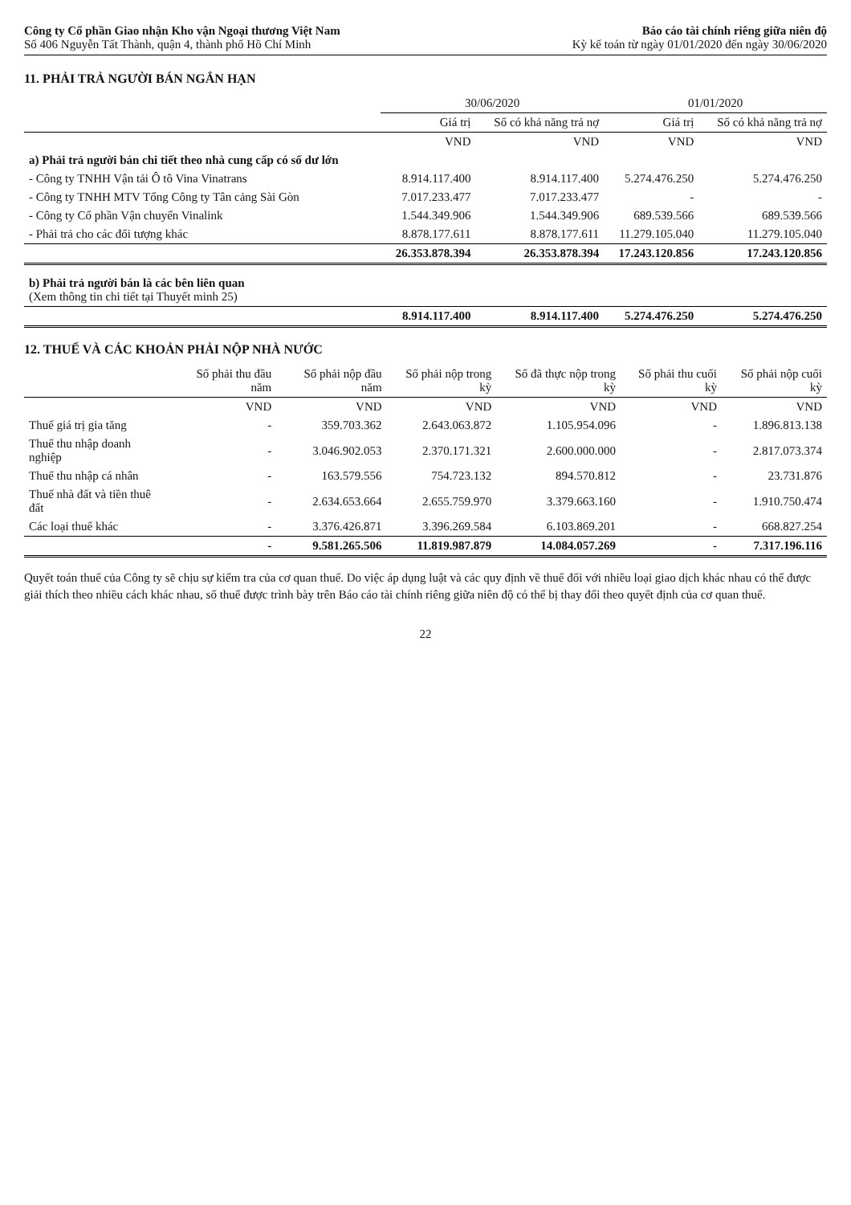Công ty Cổ phần Giao nhận Kho vận Ngoại thương Việt Nam
Số 406 Nguyễn Tất Thành, quận 4, thành phố Hồ Chí Minh
Báo cáo tài chính riêng giữa niên độ
Kỳ kế toán từ ngày 01/01/2020 đến ngày 30/06/2020
11. PHẢI TRẢ NGƯỜI BÁN NGẮN HẠN
| | 30/06/2020 | | 01/01/2020 | |
| --- | --- | --- | --- | --- |
| | Giá trị | Số có khả năng trả nợ | Giá trị | Số có khả năng trả nợ |
| | VND | VND | VND | VND |
| a) Phải trả người bán chi tiết theo nhà cung cấp có số dư lớn | | | | |
| - Công ty TNHH Vận tải Ô tô Vina Vinatrans | 8.914.117.400 | 8.914.117.400 | 5.274.476.250 | 5.274.476.250 |
| - Công ty TNHH MTV Tổng Công ty Tân cảng Sài Gòn | 7.017.233.477 | 7.017.233.477 | - | - |
| - Công ty Cổ phần Vận chuyển Vinalink | 1.544.349.906 | 1.544.349.906 | 689.539.566 | 689.539.566 |
| - Phải trả cho các đối tượng khác | 8.878.177.611 | 8.878.177.611 | 11.279.105.040 | 11.279.105.040 |
| | 26.353.878.394 | 26.353.878.394 | 17.243.120.856 | 17.243.120.856 |
| b) Phải trả người bán là các bên liên quan (Xem thông tin chi tiết tại Thuyết minh 25) | | | | |
| | 8.914.117.400 | 8.914.117.400 | 5.274.476.250 | 5.274.476.250 |
12. THUẾ VÀ CÁC KHOẢN PHẢI NỘP NHÀ NƯỚC
| | Số phải thu đầu năm | Số phải nộp đầu năm | Số phải nộp trong kỳ | Số đã thực nộp trong kỳ | Số phải thu cuối kỳ | Số phải nộp cuối kỳ |
| --- | --- | --- | --- | --- | --- | --- |
| | VND | VND | VND | VND | VND | VND |
| Thuế giá trị gia tăng | - | 359.703.362 | 2.643.063.872 | 1.105.954.096 | - | 1.896.813.138 |
| Thuế thu nhập doanh nghiệp | - | 3.046.902.053 | 2.370.171.321 | 2.600.000.000 | - | 2.817.073.374 |
| Thuế thu nhập cá nhân | - | 163.579.556 | 754.723.132 | 894.570.812 | - | 23.731.876 |
| Thuế nhà đất và tiền thuê đất | - | 2.634.653.664 | 2.655.759.970 | 3.379.663.160 | - | 1.910.750.474 |
| Các loại thuế khác | - | 3.376.426.871 | 3.396.269.584 | 6.103.869.201 | - | 668.827.254 |
| | - | 9.581.265.506 | 11.819.987.879 | 14.084.057.269 | - | 7.317.196.116 |
Quyết toán thuế của Công ty sẽ chịu sự kiểm tra của cơ quan thuế. Do việc áp dụng luật và các quy định về thuế đối với nhiều loại giao dịch khác nhau có thể được giải thích theo nhiều cách khác nhau, số thuế được trình bày trên Báo cáo tài chính riêng giữa niên độ có thể bị thay đổi theo quyết định của cơ quan thuế.
22